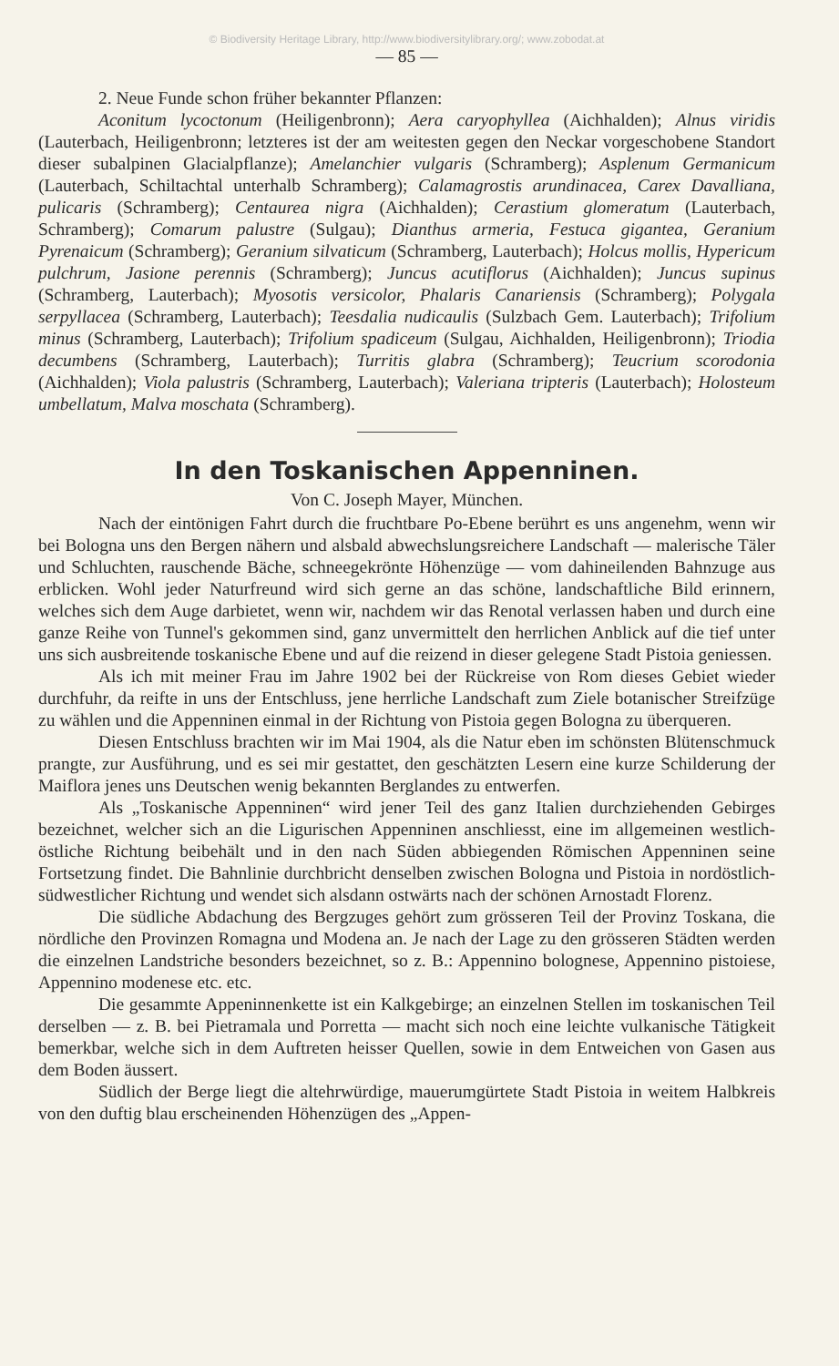© Biodiversity Heritage Library, http://www.biodiversitylibrary.org/; www.zobodat.at
— 85 —
2. Neue Funde schon früher bekannter Pflanzen:
Aconitum lycoctonum (Heiligenbronn); Aera caryophyllea (Aichhalden); Alnus viridis (Lauterbach, Heiligenbronn; letzteres ist der am weitesten gegen den Neckar vorgeschobene Standort dieser subalpinen Glacialpflanze); Amelanchier vulgaris (Schramberg); Asplenum Germanicum (Lauterbach, Schiltachtal unterhalb Schramberg); Calamagrostis arundinacea, Carex Davalliana, pulicaris (Schramberg); Centaurea nigra (Aichhalden); Cerastium glomeratum (Lauterbach, Schramberg); Comarum palustre (Sulgau); Dianthus armeria, Festuca gigantea, Geranium Pyrenaicum (Schramberg); Geranium silvaticum (Schramberg, Lauterbach); Holcus mollis, Hypericum pulchrum, Jasione perennis (Schramberg); Juncus acutiflorus (Aichhalden); Juncus supinus (Schramberg, Lauterbach); Myosotis versicolor, Phalaris Canariensis (Schramberg); Polygala serpyllacea (Schramberg, Lauterbach); Teesdalia nudicaulis (Sulzbach Gem. Lauterbach); Trifolium minus (Schramberg, Lauterbach); Trifolium spadiceum (Sulgau, Aichhalden, Heiligenbronn); Triodia decumbens (Schramberg, Lauterbach); Turritis glabra (Schramberg); Teucrium scorodonia (Aichhalden); Viola palustris (Schramberg, Lauterbach); Valeriana tripteris (Lauterbach); Holosteum umbellatum, Malva moschata (Schramberg).
In den Toskanischen Appenninen.
Von C. Joseph Mayer, München.
Nach der eintönigen Fahrt durch die fruchtbare Po-Ebene berührt es uns angenehm, wenn wir bei Bologna uns den Bergen nähern und alsbald abwechslungsreichere Landschaft — malerische Täler und Schluchten, rauschende Bäche, schneegekrönte Höhenzüge — vom dahineilenden Bahnzuge aus erblicken. Wohl jeder Naturfreund wird sich gerne an das schöne, landschaftliche Bild erinnern, welches sich dem Auge darbietet, wenn wir, nachdem wir das Renotal verlassen haben und durch eine ganze Reihe von Tunnel's gekommen sind, ganz unvermittelt den herrlichen Anblick auf die tief unter uns sich ausbreitende toskanische Ebene und auf die reizend in dieser gelegene Stadt Pistoia geniessen.
Als ich mit meiner Frau im Jahre 1902 bei der Rückreise von Rom dieses Gebiet wieder durchfuhr, da reifte in uns der Entschluss, jene herrliche Landschaft zum Ziele botanischer Streifzüge zu wählen und die Appenninen einmal in der Richtung von Pistoia gegen Bologna zu überqueren.
Diesen Entschluss brachten wir im Mai 1904, als die Natur eben im schönsten Blütenschmuck prangte, zur Ausführung, und es sei mir gestattet, den geschätzten Lesern eine kurze Schilderung der Maiflora jenes uns Deutschen wenig bekannten Berglandes zu entwerfen.
Als „Toskanische Appenninen“ wird jener Teil des ganz Italien durchziehenden Gebirges bezeichnet, welcher sich an die Ligurischen Appenninen anschliesst, eine im allgemeinen westlich-östliche Richtung beibehält und in den nach Süden abbiegenden Römischen Appenninen seine Fortsetzung findet. Die Bahnlinie durchbricht denselben zwischen Bologna und Pistoia in nordöstlich-südwestlicher Richtung und wendet sich alsdann ostwärts nach der schönen Arnostadt Florenz.
Die südliche Abdachung des Bergzuges gehört zum grösseren Teil der Provinz Toskana, die nördliche den Provinzen Romagna und Modena an. Je nach der Lage zu den grösseren Städten werden die einzelnen Landstriche besonders bezeichnet, so z. B.: Appennino bolognese, Appennino pistoiese, Appennino modenese etc. etc.
Die gesammte Appeninnenkette ist ein Kalkgebirge; an einzelnen Stellen im toskanischen Teil derselben — z. B. bei Pietramala und Porretta — macht sich noch eine leichte vulkanische Tätigkeit bemerkbar, welche sich in dem Auftreten heisser Quellen, sowie in dem Entweichen von Gasen aus dem Boden äussert.
Südlich der Berge liegt die altehrwürdige, mauerumgürtete Stadt Pistoia in weitem Halbkreis von den duftig blau erscheinenden Höhenzügen des „Appen-